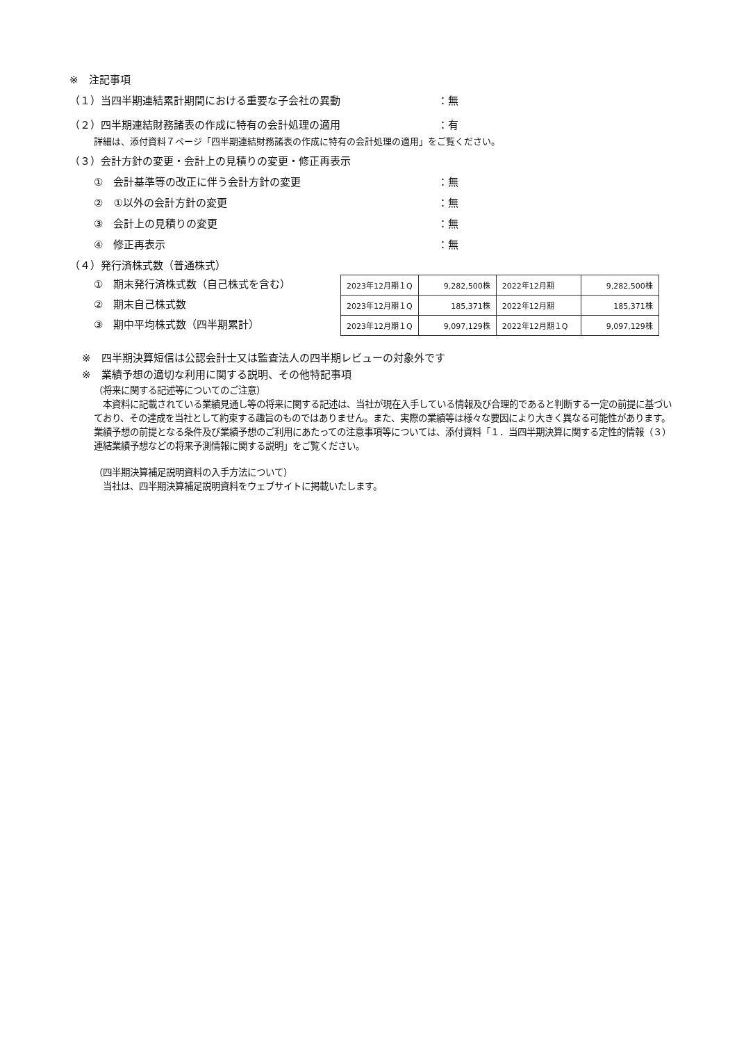※　注記事項
（１）当四半期連結累計期間における重要な子会社の異動 ：無
（２）四半期連結財務諸表の作成に特有の会計処理の適用 ：有
詳細は、添付資料７ページ「四半期連結財務諸表の作成に特有の会計処理の適用」をご覧ください。
（３）会計方針の変更・会計上の見積りの変更・修正再表示
①　会計基準等の改正に伴う会計方針の変更 ：無
②　①以外の会計方針の変更 ：無
③　会計上の見積りの変更 ：無
④　修正再表示 ：無
（４）発行済株式数（普通株式）
①　期末発行済株式数（自己株式を含む）
②　期末自己株式数
③　期中平均株式数（四半期累計）
| 2023年12月期１Q | 9,282,500株 | 2022年12月期 | 9,282,500株 |
| 2023年12月期１Q | 185,371株 | 2022年12月期 | 185,371株 |
| 2023年12月期１Q | 9,097,129株 | 2022年12月期１Q | 9,097,129株 |
※　四半期決算短信は公認会計士又は監査法人の四半期レビューの対象外です
※　業績予想の適切な利用に関する説明、その他特記事項
（将来に関する記述等についてのご注意）
　本資料に記載されている業績見通し等の将来に関する記述は、当社が現在入手している情報及び合理的であると判断する一定の前提に基づいており、その達成を当社として約束する趣旨のものではありません。また、実際の業績等は様々な要因により大きく異なる可能性があります。業績予想の前提となる条件及び業績予想のご利用にあたっての注意事項等については、添付資料「１．当四半期決算に関する定性的情報（３）連結業績予想などの将来予測情報に関する説明」をご覧ください。
（四半期決算補足説明資料の入手方法について）
　当社は、四半期決算補足説明資料をウェブサイトに掲載いたします。